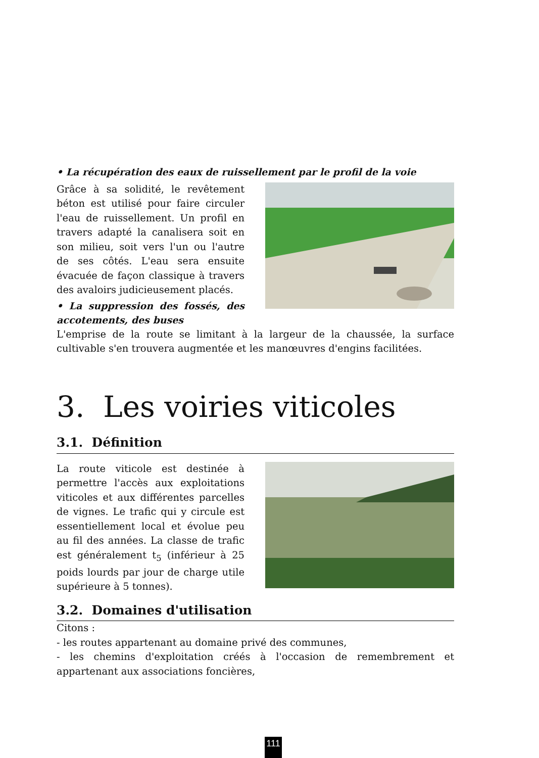• La récupération des eaux de ruissellement par le profil de la voie
Grâce à sa solidité, le revêtement béton est utilisé pour faire circuler l'eau de ruissellement. Un profil en travers adapté la canalisera soit en son milieu, soit vers l'un ou l'autre de ses côtés. L'eau sera ensuite évacuée de façon classique à travers des avaloirs judicieusement placés.
• La suppression des fossés, des accotements, des buses
L'emprise de la route se limitant à la largeur de la chaussée, la surface cultivable s'en trouvera augmentée et les manœuvres d'engins facilitées.
3. Les voiries viticoles
3.1. Définition
La route viticole est destinée à permettre l'accès aux exploitations viticoles et aux différentes parcelles de vignes. Le trafic qui y circule est essentiellement local et évolue peu au fil des années. La classe de trafic est généralement t<sub>5</sub> (inférieur à 25 poids lourds par jour de charge utile supérieure à 5 tonnes).
3.2. Domaines d'utilisation
Citons :
- les routes appartenant au domaine privé des communes,
- les chemins d'exploitation créés à l'occasion de remembrement et appartenant aux associations foncières,
111